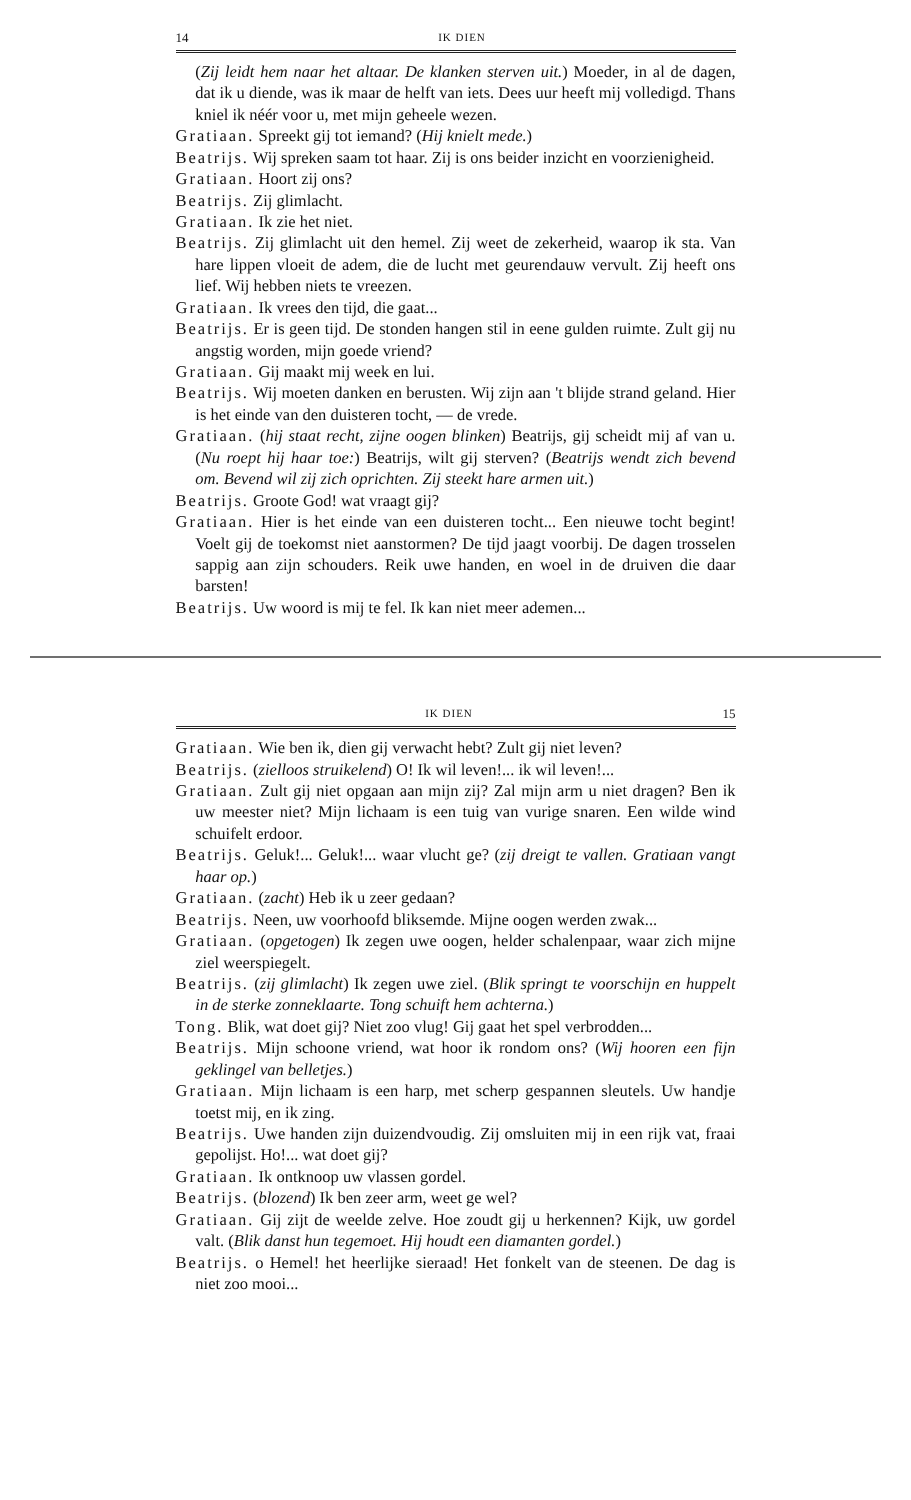14 IK DIEN
(Zij leidt hem naar het altaar. De klanken sterven uit.) Moeder, in al de dagen, dat ik u diende, was ik maar de helft van iets. Dees uur heeft mij volledigd. Thans kniel ik néér voor u, met mijn geheele wezen.
Gratiaan. Spreekt gij tot iemand? (Hij knielt mede.)
Beatrijs. Wij spreken saam tot haar. Zij is ons beider inzicht en voorzienigheid.
Gratiaan. Hoort zij ons?
Beatrijs. Zij glimlacht.
Gratiaan. Ik zie het niet.
Beatrijs. Zij glimlacht uit den hemel. Zij weet de zekerheid, waarop ik sta. Van hare lippen vloeit de adem, die de lucht met geurendauw vervult. Zij heeft ons lief. Wij hebben niets te vreezen.
Gratiaan. Ik vrees den tijd, die gaat...
Beatrijs. Er is geen tijd. De stonden hangen stil in eene gulden ruimte. Zult gij nu angstig worden, mijn goede vriend?
Gratiaan. Gij maakt mij week en lui.
Beatrijs. Wij moeten danken en berusten. Wij zijn aan 't blijde strand geland. Hier is het einde van den duisteren tocht, — de vrede.
Gratiaan. (hij staat recht, zijne oogen blinken) Beatrijs, gij scheidt mij af van u. (Nu roept hij haar toe:) Beatrijs, wilt gij sterven? (Beatrijs wendt zich bevend om. Bevend wil zij zich oprichten. Zij steekt hare armen uit.)
Beatrijs. Groote God! wat vraagt gij?
Gratiaan. Hier is het einde van een duisteren tocht... Een nieuwe tocht begint! Voelt gij de toekomst niet aanstormen? De tijd jaagt voorbij. De dagen trosselen sappig aan zijn schouders. Reik uwe handen, en woel in de druiven die daar barsten!
Beatrijs. Uw woord is mij te fel. Ik kan niet meer ademen...
IK DIEN 15
Gratiaan. Wie ben ik, dien gij verwacht hebt? Zult gij niet leven?
Beatrijs. (zielloos struikelend) O! Ik wil leven!... ik wil leven!...
Gratiaan. Zult gij niet opgaan aan mijn zij? Zal mijn arm u niet dragen? Ben ik uw meester niet? Mijn lichaam is een tuig van vurige snaren. Een wilde wind schuifelt erdoor.
Beatrijs. Geluk!... Geluk!... waar vlucht ge? (zij dreigt te vallen. Gratiaan vangt haar op.)
Gratiaan. (zacht) Heb ik u zeer gedaan?
Beatrijs. Neen, uw voorhoofd bliksemde. Mijne oogen werden zwak...
Gratiaan. (opgetogen) Ik zegen uwe oogen, helder schalenpaar, waar zich mijne ziel weerspiegelt.
Beatrijs. (zij glimlacht) Ik zegen uwe ziel. (Blik springt te voorschijn en huppelt in de sterke zonneklaarte. Tong schuift hem achterna.)
Tong. Blik, wat doet gij? Niet zoo vlug! Gij gaat het spel verbrodden...
Beatrijs. Mijn schoone vriend, wat hoor ik rondom ons? (Wij hooren een fijn geklingel van belletjes.)
Gratiaan. Mijn lichaam is een harp, met scherp gespannen sleutels. Uw handje toetst mij, en ik zing.
Beatrijs. Uwe handen zijn duizendvoudig. Zij omsluiten mij in een rijk vat, fraai gepolijst. Ho!... wat doet gij?
Gratiaan. Ik ontknoop uw vlassen gordel.
Beatrijs. (blozend) Ik ben zeer arm, weet ge wel?
Gratiaan. Gij zijt de weelde zelve. Hoe zoudt gij u herkennen? Kijk, uw gordel valt. (Blik danst hun tegemoet. Hij houdt een diamanten gordel.)
Beatrijs. o Hemel! het heerlijke sieraad! Het fonkelt van de steenen. De dag is niet zoo mooi...